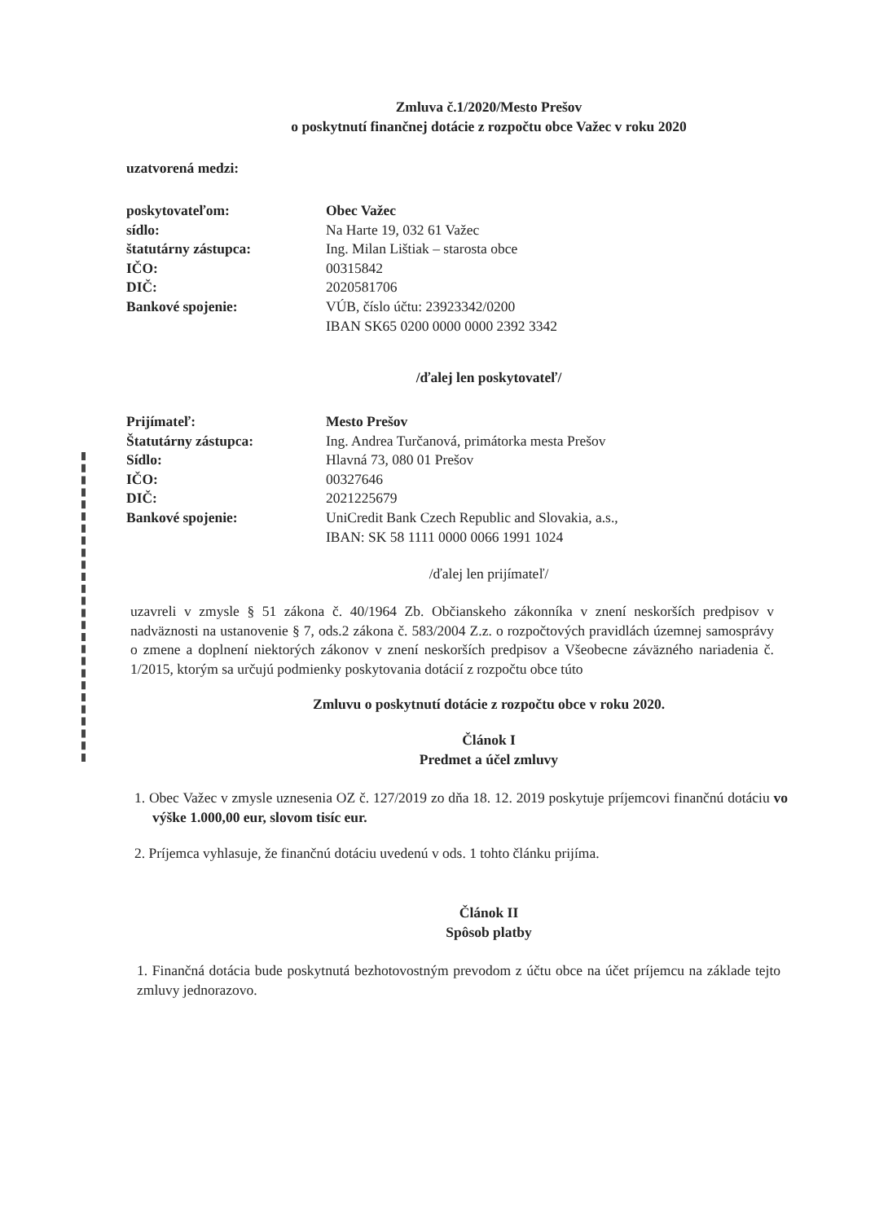Zmluva č.1/2020/Mesto Prešov
o poskytnutí finančnej dotácie z rozpočtu obce Važec v roku 2020
uzatvorená medzi:
| poskytovateľom: | Obec Važec |
| sídlo: | Na Harte 19, 032 61 Važec |
| štatutárny zástupca: | Ing. Milan Lištiak – starosta obce |
| IČO: | 00315842 |
| DIČ: | 2020581706 |
| Bankové spojenie: | VÚB, číslo účtu: 23923342/0200 IBAN SK65 0200 0000 0000 2392 3342 |
/ďalej len poskytovateľ/
| Prijímateľ: | Mesto Prešov |
| Štatutárny zástupca: | Ing. Andrea Turčanová, primátorka mesta Prešov |
| Sídlo: | Hlavná 73, 080 01 Prešov |
| IČO: | 00327646 |
| DIČ: | 2021225679 |
| Bankové spojenie: | UniCredit Bank Czech Republic and Slovakia, a.s., IBAN: SK 58 1111 0000 0066 1991 1024 |
/ďalej len prijímateľ/
uzavreli v zmysle § 51 zákona č. 40/1964 Zb. Občianskeho zákonníka v znení neskorších predpisov v nadväznosti na ustanovenie § 7, ods.2 zákona č. 583/2004 Z.z. o rozpočtových pravidlách územnej samosprávy o zmene a doplnení niektorých zákonov v znení neskorších predpisov a Všeobecne záväzného nariadenia č. 1/2015, ktorým sa určujú podmienky poskytovania dotácií z rozpočtu obce túto
Zmluvu o poskytnutí dotácie z rozpočtu obce v roku 2020.
Článok I
Predmet a účel zmluvy
1. Obec Važec v zmysle uznesenia OZ č. 127/2019 zo dňa 18. 12. 2019 poskytuje príjemcovi finančnú dotáciu vo výške 1.000,00 eur, slovom tisíc eur.
2. Príjemca vyhlasuje, že finančnú dotáciu uvedenú v ods. 1 tohto článku prijíma.
Článok II
Spôsob platby
1. Finančná dotácia bude poskytnutá bezhotovostným prevodom z účtu obce na účet príjemcu na základe tejto zmluvy jednorazovo.